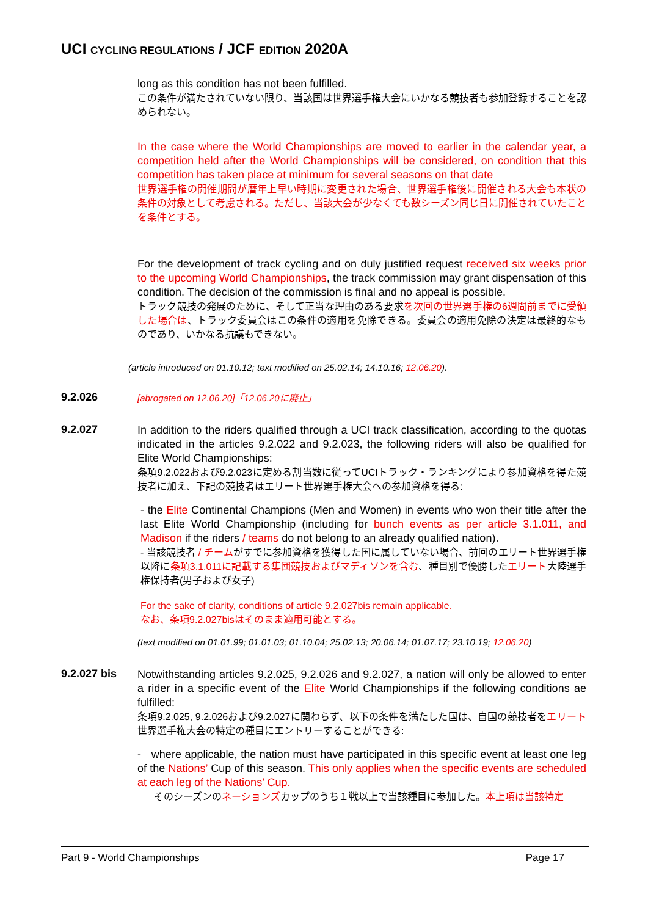UCI CYCLING REGULATIONS / JCF EDITION 2020A
long as this condition has not been fulfilled.
この条件が満たされていない限り、当該国は世界選手権大会にいかなる競技者も参加登録することを認められない。
In the case where the World Championships are moved to earlier in the calendar year, a competition held after the World Championships will be considered, on condition that this competition has taken place at minimum for several seasons on that date
世界選手権の開催期間が暦年上早い時期に変更された場合、世界選手権後に開催される大会も本状の条件の対象として考慮される。ただし、当該大会が少なくても数シーズン同じ日に開催されていたことを条件とする。
For the development of track cycling and on duly justified request received six weeks prior to the upcoming World Championships, the track commission may grant dispensation of this condition. The decision of the commission is final and no appeal is possible.
トラック競技の発展のために、そして正当な理由のある要求を次回の世界選手権の6週間前までに受領した場合は、トラック委員会はこの条件の適用を免除できる。委員会の適用免除の決定は最終的なものであり、いかなる抗議もできない。
(article introduced on 01.10.12; text modified on 25.02.14; 14.10.16; 12.06.20).
9.2.026
[abrogated on 12.06.20]「12.06.20に廃止」
9.2.027
In addition to the riders qualified through a UCI track classification, according to the quotas indicated in the articles 9.2.022 and 9.2.023, the following riders will also be qualified for Elite World Championships:
条項9.2.022および9.2.023に定める割当数に従ってUCIトラック・ランキングにより参加資格を得た競技者に加え、下記の競技者はエリート世界選手権大会への参加資格を得る:
- the Elite Continental Champions (Men and Women) in events who won their title after the last Elite World Championship (including for bunch events as per article 3.1.011, and Madison if the riders / teams do not belong to an already qualified nation).
- 当該競技者 / チームがすでに参加資格を獲得した国に属していない場合、前回のエリート世界選手権以降に条項3.1.011に記載する集団競技およびマディソンを含む、種目別で優勝したエリート大陸選手権保持者(男子および女子)
For the sake of clarity, conditions of article 9.2.027bis remain applicable.
なお、条項9.2.027bisはそのまま適用可能とする。
(text modified on 01.01.99; 01.01.03; 01.10.04; 25.02.13; 20.06.14; 01.07.17; 23.10.19; 12.06.20)
9.2.027 bis
Notwithstanding articles 9.2.025, 9.2.026 and 9.2.027, a nation will only be allowed to enter a rider in a specific event of the Elite World Championships if the following conditions ae fulfilled:
条項9.2.025, 9.2.026および9.2.027に関わらず、以下の条件を満たした国は、自国の競技者をエリート世界選手権大会の特定の種目にエントリーすることができる:
- where applicable, the nation must have participated in this specific event at least one leg of the Nations’ Cup of this season. This only applies when the specific events are scheduled at each leg of the Nations’ Cup.
そのシーズンのネーションズカップのうち１戦以上で当該種目に参加した。本上項は当該特定
Part 9 - World Championships Page 17